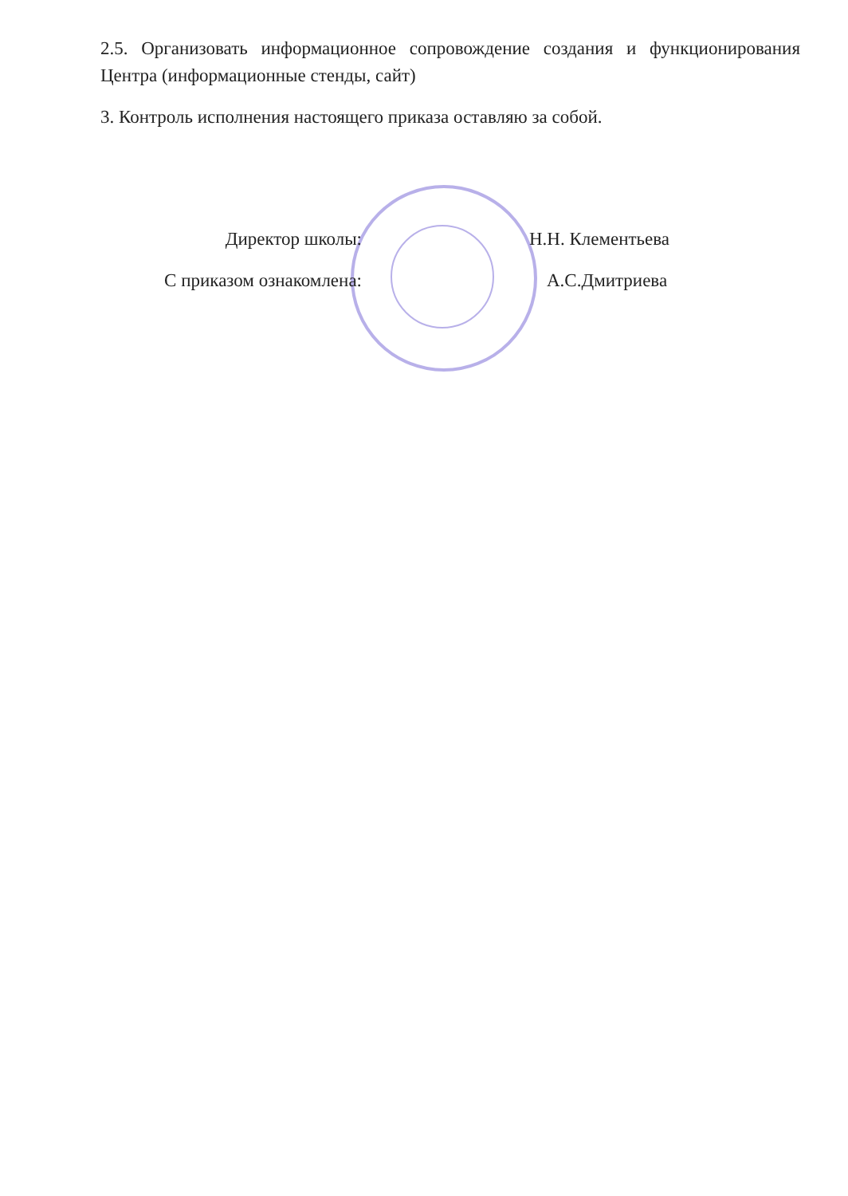2.5. Организовать информационное сопровождение создания и функционирования Центра (информационные стенды, сайт)
3. Контроль исполнения настоящего приказа оставляю за собой.
Директор школы: Н.Н. Клементьева
С приказом ознакомлена: А.С.Дмитриева